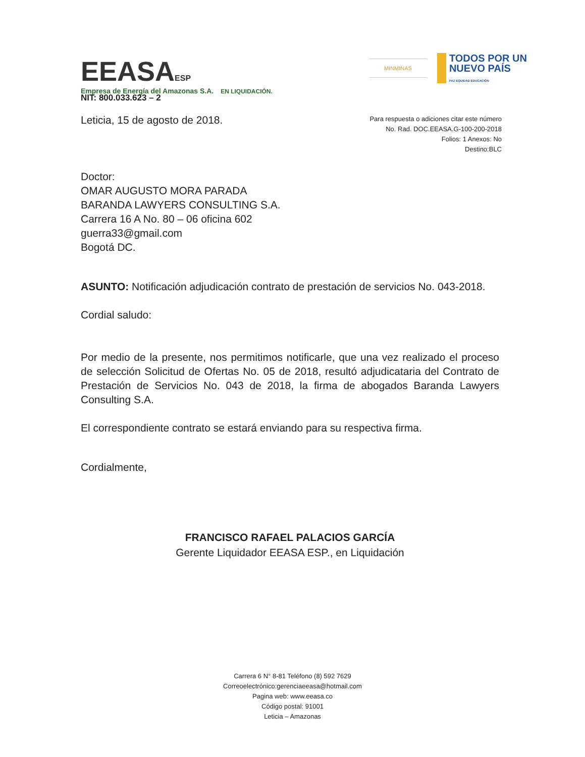EEASAESP
Empresa de Energía del Amazonas S.A. EN LIQUIDACIÓN.
MINMINAS
TODOS POR UN
NUEVO PAÍS
PAZ EQUIDAD EDUCACIÓN
NIT: 800.033.623 – 2
Leticia, 15 de agosto de 2018.
Para respuesta o adiciones citar este número
No. Rad. DOC.EEASA.G-100-200-2018
Folios: 1 Anexos: No
Destino:BLC
Doctor:
OMAR AUGUSTO MORA PARADA
BARANDA LAWYERS CONSULTING S.A.
Carrera 16 A No. 80 – 06 oficina 602
guerra33@gmail.com
Bogotá DC.
ASUNTO: Notificación adjudicación contrato de prestación de servicios No. 043-2018.
Cordial saludo:
Por medio de la presente, nos permitimos notificarle, que una vez realizado el proceso de selección Solicitud de Ofertas No. 05 de 2018, resultó adjudicataria del Contrato de Prestación de Servicios No. 043 de 2018, la firma de abogados Baranda Lawyers Consulting S.A.
El correspondiente contrato se estará enviando para su respectiva firma.
Cordialmente,
FRANCISCO RAFAEL PALACIOS GARCÍA
Gerente Liquidador EEASA ESP., en Liquidación
Carrera 6 N° 8-81 Teléfono (8) 592 7629
Correoelectrónico:gerenciaeeasa@hotmail.com
Pagina web: www.eeasa.co
Código postal: 91001
Leticia – Amazonas